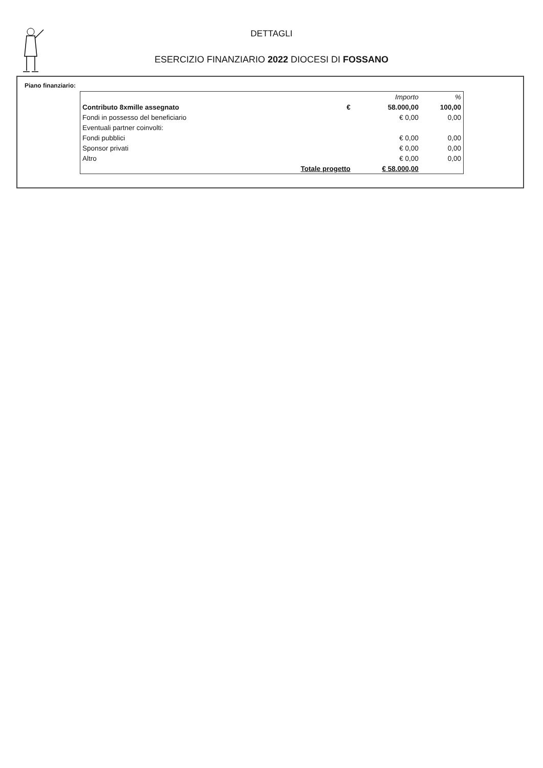DETTAGLI
ESERCIZIO FINANZIARIO 2022 DIOCESI DI FOSSANO
Piano finanziario:
| | | Importo | % |
| --- | --- | --- | --- |
| Contributo 8xmille assegnato | € | 58.000,00 | 100,00 |
| Fondi in possesso del beneficiario | | € 0,00 | 0,00 |
| Eventuali partner coinvolti: | | | |
| Fondi pubblici | | € 0,00 | 0,00 |
| Sponsor privati | | € 0,00 | 0,00 |
| Altro | | € 0,00 | 0,00 |
| | Totale progetto | € 58.000,00 | |